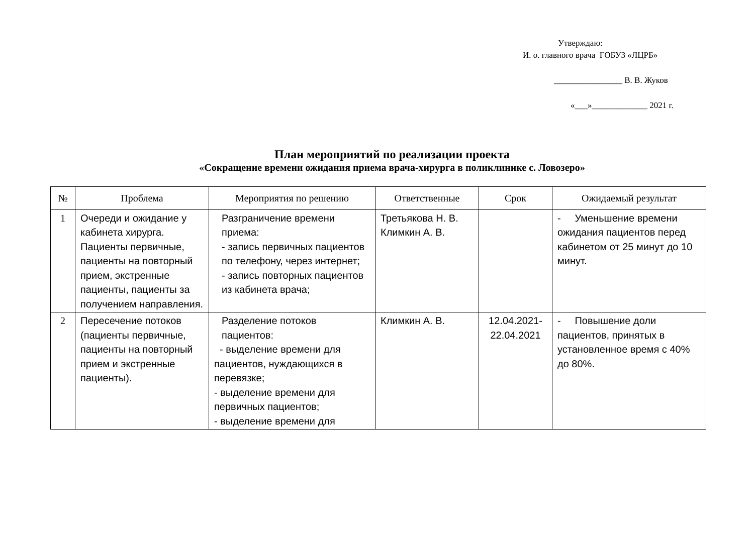Утверждаю:
И. о. главного врача ГОБУЗ «ЛЦРБ»
________________ В. В. Жуков
«___»_____________ 2021 г.
План мероприятий по реализации проекта
«Сокращение времени ожидания приема врача-хирурга в поликлинике с. Ловозеро»
| № | Проблема | Мероприятия по решению | Ответственные | Срок | Ожидаемый результат |
| --- | --- | --- | --- | --- | --- |
| 1 | Очереди и ожидание у кабинета хирурга. Пациенты первичные, пациенты на повторный прием, экстренные пациенты, пациенты за получением направления. | Разграничение времени приема: - запись первичных пациентов по телефону, через интернет; - запись повторных пациентов из кабинета врача; | Третьякова Н. В. Климкин А. В. | | - Уменьшение времени ожидания пациентов перед кабинетом от 25 минут до 10 минут. |
| 2 | Пересечение потоков (пациенты первичные, пациенты на повторный прием и экстренные пациенты). | Разделение потоков пациентов: - выделение времени для пациентов, нуждающихся в перевязке; - выделение времени для первичных пациентов; - выделение времени для | Климкин А. В. | 12.04.2021- 22.04.2021 | - Повышение доли пациентов, принятых в установленное время с 40% до 80%. |